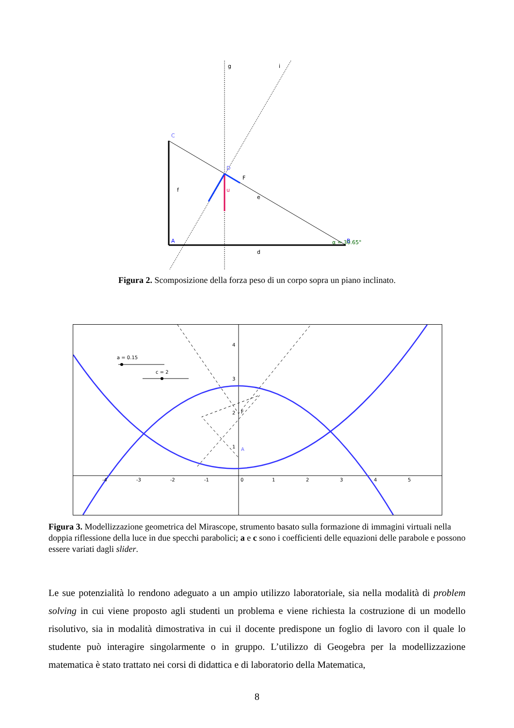g
i
C
D
F
f
u
e
A
B
α = 30.65°
d
Figura 2. Scomposizione della forza peso di un corpo sopra un piano inclinato.
a = 0.15
c = 2
-4
-3
-2
-1
0
1
2
3
4
5
4
3
2
1
A
F
Figura 3. Modellizzazione geometrica del Mirascope, strumento basato sulla formazione di immagini virtuali nella doppia riflessione della luce in due specchi parabolici; a e c sono i coefficienti delle equazioni delle parabole e possono essere variati dagli slider.
Le sue potenzialità lo rendono adeguato a un ampio utilizzo laboratoriale, sia nella modalità di problem solving in cui viene proposto agli studenti un problema e viene richiesta la costruzione di un modello risolutivo, sia in modalità dimostrativa in cui il docente predispone un foglio di lavoro con il quale lo studente può interagire singolarmente o in gruppo. L’utilizzo di Geogebra per la modellizzazione matematica è stato trattato nei corsi di didattica e di laboratorio della Matematica,
8